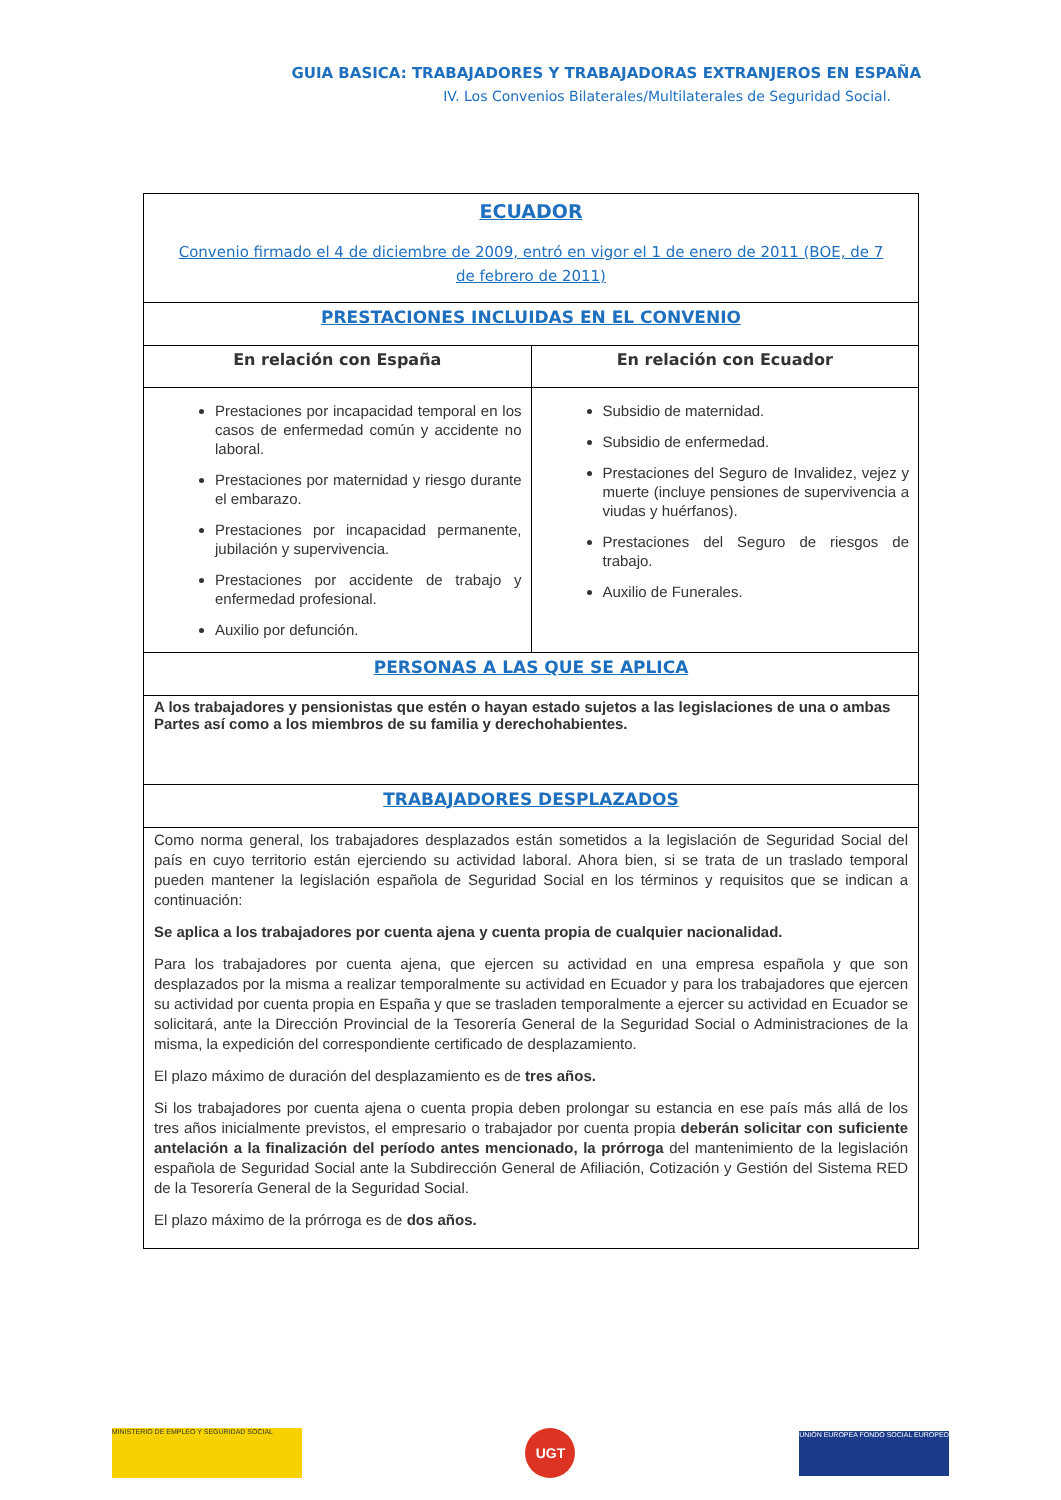GUIA BASICA: TRABAJADORES Y TRABAJADORAS EXTRANJEROS EN ESPAÑA
IV. Los Convenios Bilaterales/Multilaterales de Seguridad Social.
| ECUADOR Convenio firmado el 4 de diciembre de 2009, entró en vigor el 1 de enero de 2011 (BOE, de 7 de febrero de 2011) | |
| PRESTACIONES INCLUIDAS EN EL CONVENIO | |
| En relación con España | En relación con Ecuador |
| Prestaciones por incapacidad temporal en los casos de enfermedad común y accidente no laboral. Prestaciones por maternidad y riesgo durante el embarazo. Prestaciones por incapacidad permanente, jubilación y supervivencia. Prestaciones por accidente de trabajo y enfermedad profesional. Auxilio por defunción. | Subsidio de maternidad. Subsidio de enfermedad. Prestaciones del Seguro de Invalidez, vejez y muerte (incluye pensiones de supervivencia a viudas y huérfanos). Prestaciones del Seguro de riesgos de trabajo. Auxilio de Funerales. |
| PERSONAS A LAS QUE SE APLICA | |
| A los trabajadores y pensionistas que estén o hayan estado sujetos a las legislaciones de una o ambas Partes así como a los miembros de su familia y derechohabientes. | |
| TRABAJADORES DESPLAZADOS | |
| Como norma general, los trabajadores desplazados están sometidos a la legislación de Seguridad Social del país en cuyo territorio están ejerciendo su actividad laboral. Ahora bien, si se trata de un traslado temporal pueden mantener la legislación española de Seguridad Social en los términos y requisitos que se indican a continuación: Se aplica a los trabajadores por cuenta ajena y cuenta propia de cualquier nacionalidad. Para los trabajadores por cuenta ajena, que ejercen su actividad en una empresa española y que son desplazados por la misma a realizar temporalmente su actividad en Ecuador y para los trabajadores que ejercen su actividad por cuenta propia en España y que se trasladen temporalmente a ejercer su actividad en Ecuador se solicitará, ante la Dirección Provincial de la Tesorería General de la Seguridad Social o Administraciones de la misma, la expedición del correspondiente certificado de desplazamiento. El plazo máximo de duración del desplazamiento es de tres años. Si los trabajadores por cuenta ajena o cuenta propia deben prolongar su estancia en ese país más allá de los tres años inicialmente previstos, el empresario o trabajador por cuenta propia deberán solicitar con suficiente antelación a la finalización del período antes mencionado, la prórroga del mantenimiento de la legislación española de Seguridad Social ante la Subdirección General de Afiliación, Cotización y Gestión del Sistema RED de la Tesorería General de la Seguridad Social. El plazo máximo de la prórroga es de dos años. | |
MINISTERIO DE EMPLEO Y SEGURIDAD SOCIAL
UGT
UNIÓN EUROPEA FONDO SOCIAL EUROPEO